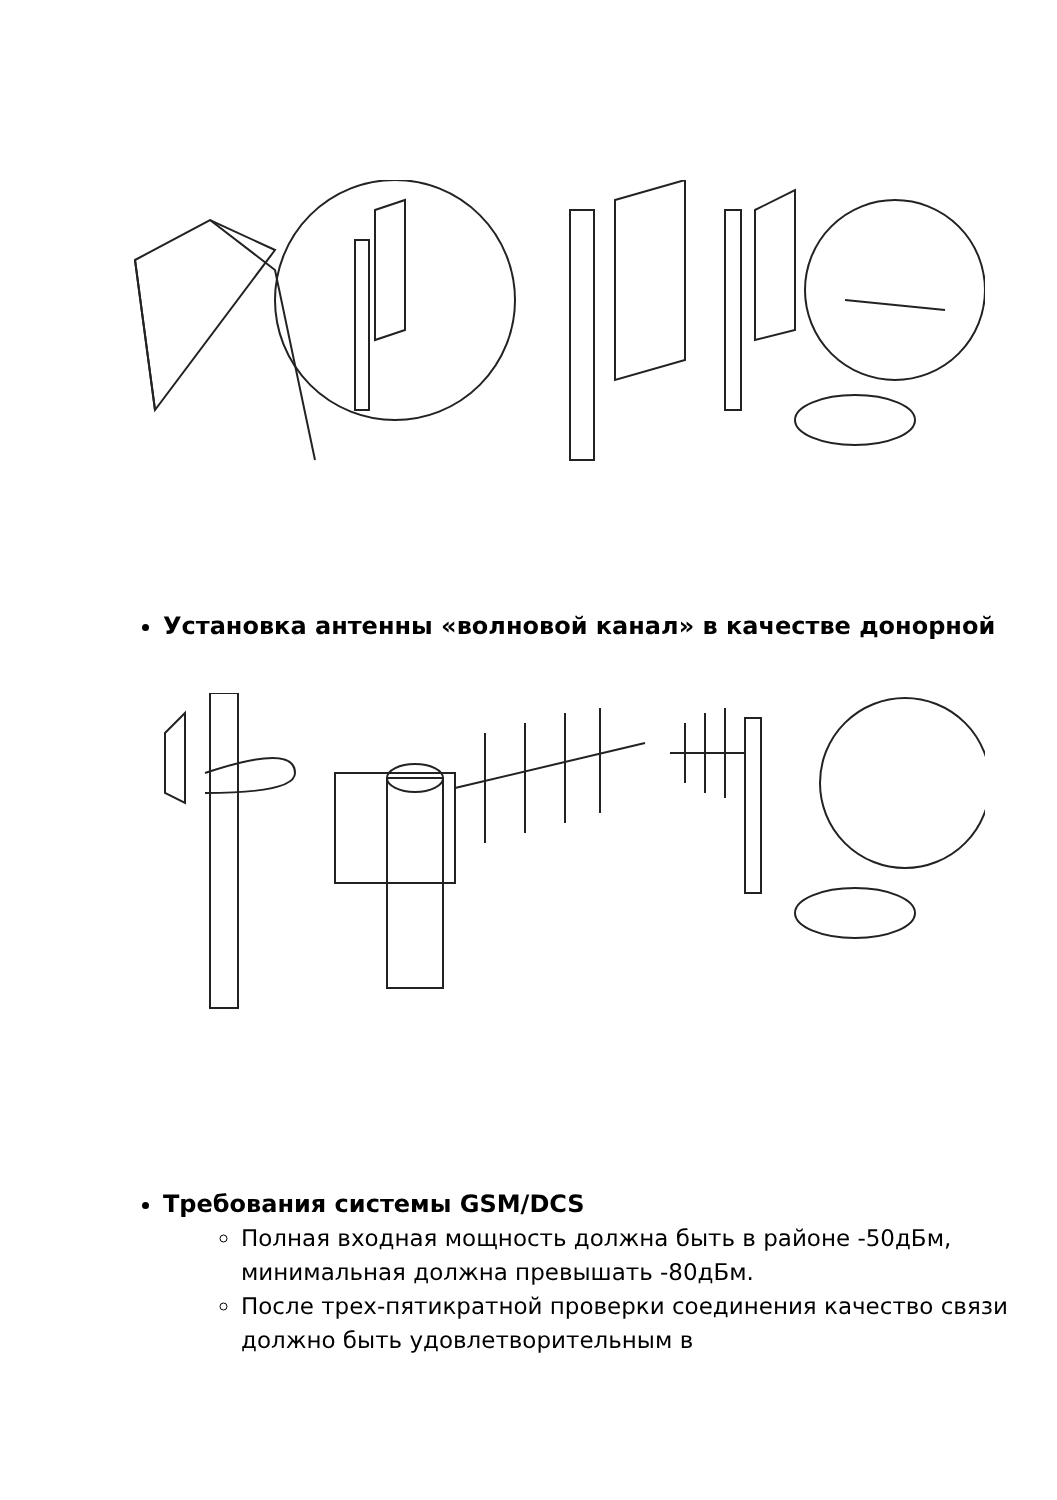Установка антенны «волновой канал» в качестве донорной
Требования системы GSM/DCS
Полная входная мощность должна быть в районе -50дБм, минимальная должна превышать -80дБм.
После трех-пятикратной проверки соединения качество связи должно быть удовлетворительным в